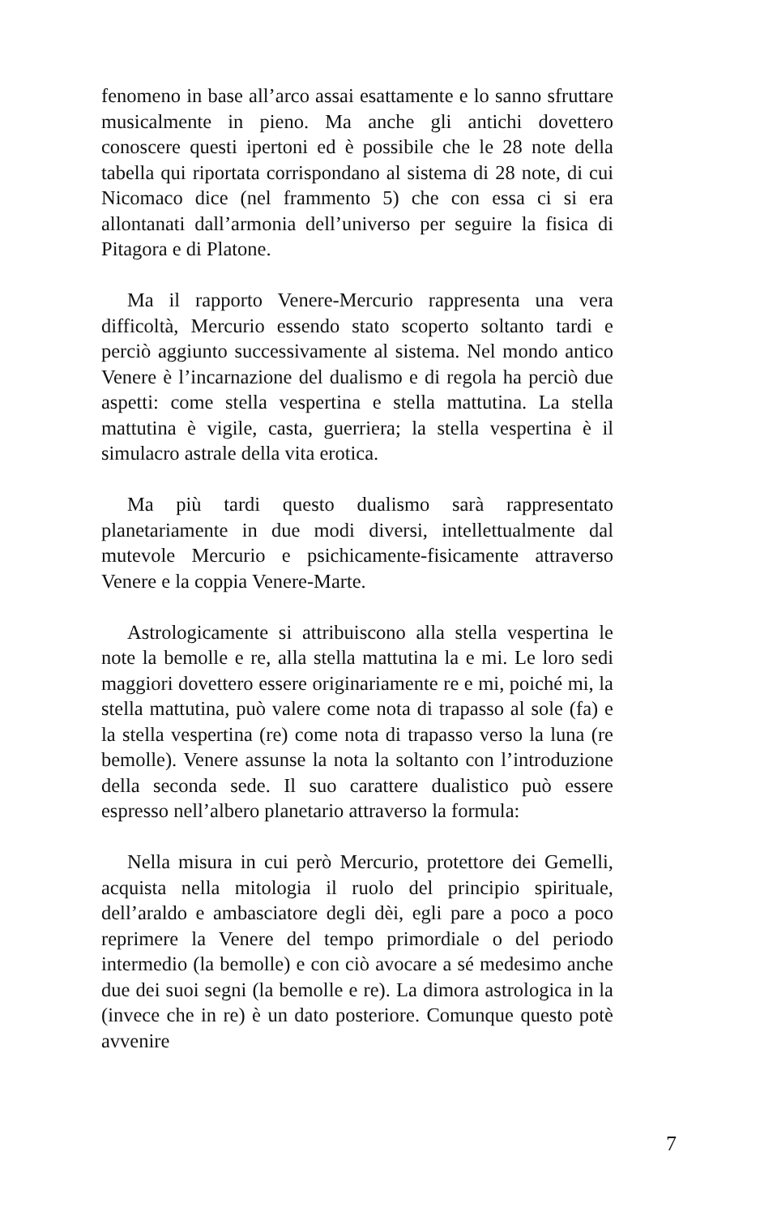fenomeno in base all’arco assai esattamente e lo sanno sfruttare musicalmente in pieno. Ma anche gli antichi dovettero conoscere questi ipertoni ed è possibile che le 28 note della tabella qui riportata corrispondano al sistema di 28 note, di cui Nicomaco dice (nel frammento 5) che con essa ci si era allontanati dall’armonia dell’universo per seguire la fisica di Pitagora e di Platone.
Ma il rapporto Venere-Mercurio rappresenta una vera difficoltà, Mercurio essendo stato scoperto soltanto tardi e perciò aggiunto successivamente al sistema. Nel mondo antico Venere è l’incarnazione del dualismo e di regola ha perciò due aspetti: come stella vespertina e stella mattutina. La stella mattutina è vigile, casta, guerriera; la stella vespertina è il simulacro astrale della vita erotica.
Ma più tardi questo dualismo sarà rappresentato planetariamente in due modi diversi, intellettualmente dal mutevole Mercurio e psichicamente-fisicamente attraverso Venere e la coppia Venere-Marte.
Astrologicamente si attribuiscono alla stella vespertina le note la bemolle e re, alla stella mattutina la e mi. Le loro sedi maggiori dovettero essere originariamente re e mi, poiché mi, la stella mattutina, può valere come nota di trapasso al sole (fa) e la stella vespertina (re) come nota di trapasso verso la luna (re bemolle). Venere assunse la nota la soltanto con l’introduzione della seconda sede. Il suo carattere dualistico può essere espresso nell’albero planetario attraverso la formula:
Nella misura in cui però Mercurio, protettore dei Gemelli, acquista nella mitologia il ruolo del principio spirituale, dell’araldo e ambasciatore degli dèi, egli pare a poco a poco reprimere la Venere del tempo primordiale o del periodo intermedio (la bemolle) e con ciò avocare a sé medesimo anche due dei suoi segni (la bemolle e re). La dimora astrologica in la (invece che in re) è un dato posteriore. Comunque questo potè avvenire
7